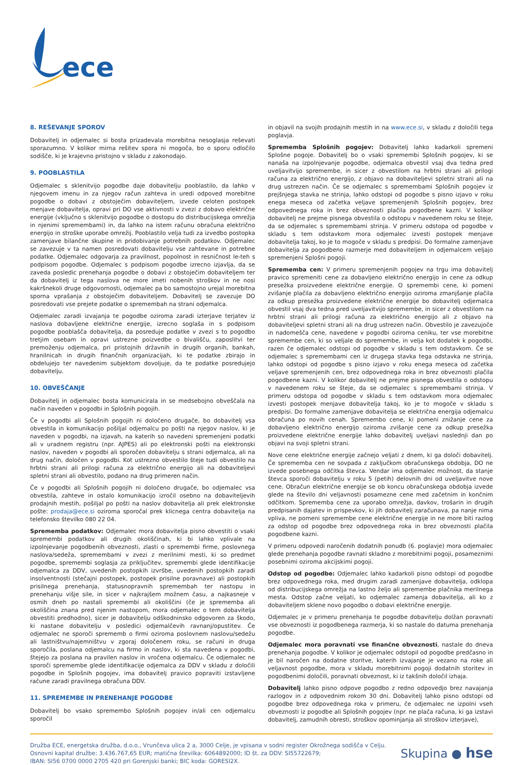ece
8. REŠEVANJE SPOROV
Dobavitelj in odjemalec si bosta prizadevala morebitna nesoglasja reševati sporazumno. V kolikor mirna rešitev spora ni mogoča, bo o sporu odločilo sodišče, ki je krajevno pristojno v skladu z zakonodajo.
9. POOBLASTILA
Odjemalec s sklenitvijo pogodbe daje dobavitelju pooblastilo, da lahko v njegovem imenu in za njegov račun zahteva in uredi odpoved morebitne pogodbe o dobavi z obstoječim dobaviteljem, izvede celoten postopek menjave dobavitelja, opravi pri DO vse aktivnosti v zvezi z dobavo električne energije (vključno s sklenitvijo pogodbe o dostopu do distribucijskega omrežja in njenimi spremembami) in, da lahko na istem računu obračuna električno energijo in stroške uporabe omrežij. Pooblastilo velja tudi za izvedbo postopka zamenjave bilančne skupine in pridobivanje potrebnih podatkov. Odjemalec se zavezuje v ta namen posredovati dobavitelju vse zahtevane in potrebne podatke. Odjemalec odgovarja za pravilnost, popolnost in resničnost le-teh s podpisom pogodbe. Odjemalec s podpisom pogodbe izrecno izjavlja, da se zaveda posledic prenehanja pogodbe o dobavi z obstoječim dobaviteljem ter da dobavitelj iz tega naslova ne more imeti nobenih stroškov in ne nosi kakršnekoli druge odgovornosti, odjemalec pa bo samostojno urejal morebitna sporna vprašanja z obstoječim dobaviteljem. Dobavitelj se zavezuje DO posredovati vse prejete podatke o spremembah na strani odjemalca.
Odjemalec zaradi izvajanja te pogodbe oziroma zaradi izterjave terjatev iz naslova dobavljene električne energije, izrecno soglaša in s podpisom pogodbe pooblašča dobavitelja, da posreduje podatke v zvezi s to pogodbo tretjim osebam in opravi ustrezne poizvedbe o bivališču, zaposlitvi ter premoženju odjemalca, pri pristojnih državnih in drugih organih, bankah, hranilnicah in drugih finančnih organizacijah, ki te podatke zbirajo in obdelujejo ter navedenim subjektom dovoljuje, da te podatke posredujejo dobavitelju.
10. OBVEŠČANJE
Dobavitelj in odjemalec bosta komunicirala in se medsebojno obveščala na način naveden v pogodbi in Splošnih pogojih.
Če v pogodbi ali Splošnih pogojih ni določeno drugače, bo dobavitelj vsa obvestila in komunikacijo pošiljal odjemalcu po pošti na njegov naslov, ki je naveden v pogodbi, na izjavah, na katerih so navedeni spremenjeni podatki ali v uradnem registru (npr. AJPES) ali po elektronski pošti na elektronski naslov, naveden v pogodbi ali sporočen dobavitelju s strani odjemalca, ali na drug način, določen v pogodbi. Kot ustrezno obvestilo šteje tudi obvestilo na hrbtni strani ali prilogi računa za električno energijo ali na dobaviteljevi spletni strani ali obvestilo, podano na drug primeren način.
Če v pogodbi ali Splošnih pogojih ni določeno drugače, bo odjemalec vsa obvestila, zahteve in ostalo komunikacijo izročil osebno na dobaviteljevih prodajnih mestih, pošiljal po pošti na naslov dobavitelja ali prek elektronske pošte: prodaja@ece.si oziroma sporočal prek klicnega centra dobavitelja na telefonsko številko 080 22 04.
Sprememba podatkov: Odjemalec mora dobavitelja pisno obvestiti o vsaki spremembi podatkov ali drugih okoliščinah, ki bi lahko vplivale na izpolnjevanje pogodbenih obveznosti, zlasti o spremembi firme, poslovnega naslova/sedeža, spremembami v zvezi z merilnimi mesti, ki so predmet pogodbe, spremembi soglasja za priključitev, spremembi glede identifikacije odjemalca za DDV, uvedenih postopkih izvršbe, uvedenih postopkih zaradi insolventnosti (stečajni postopek, postopek prisilne poravnave) ali postopkih prisilnega prenehanja, statusnopravnih spremembah ter nastopu in prenehanju višje sile, in sicer v najkrajšem možnem času, a najkasneje v osmih dneh po nastali spremembi ali okoliščini (če je sprememba ali okoliščina znana pred njenim nastopom, mora odjemalec o tem dobavitelja obvestiti predhodno), sicer je dobavitelju odškodninsko odgovoren za škodo, ki nastane dobavitelju v posledici odjemalčevih ravnanj/opustitev. Če odjemalec ne sporoči sprememb o firmi oziroma poslovnem naslovu/sedežu ali lastništvu/najemništvu v zgoraj določenem roku, se računi in druga sporočila, poslana odjemalcu na firmo in naslov, ki sta navedena v pogodbi, štejejo za poslana na pravilen naslov in vročena odjemalcu. Če odjemalec ne sporoči spremembe glede identifikacije odjemalca za DDV v skladu z določili pogodbe in Splošnih pogojev, ima dobavitelj pravico popraviti izstavljene račune zaradi pravilnega obračuna DDV.
11. SPREMEMBE IN PRENEHANJE POGODBE
Dobavitelj bo vsako spremembo Splošnih pogojev in/ali cen odjemalcu sporočil
in objavil na svojih prodajnih mestih in na www.ece.si, v skladu z določili tega poglavja.
Sprememba Splošnih pogojev: Dobavitelj lahko kadarkoli spremeni Splošne pogoje. Dobavitelj bo o vsaki spremembi Splošnih pogojev, ki se nanaša na izpolnjevanje pogodbe, odjemalca obvestil vsaj dva tedna pred uveljavitvijo spremembe, in sicer z obvestilom na hrbtni strani ali prilogi računa za električno energijo, z objavo na dobaviteljevi spletni strani ali na drug ustrezen način. Če se odjemalec s spremembami Splošnih pogojev iz prejšnjega stavka ne strinja, lahko odstopi od pogodbe s pisno izjavo v roku enega meseca od začetka veljave spremenjenih Splošnih pogojev, brez odpovednega roka in brez obveznosti plačila pogodbene kazni. V kolikor dobavitelj ne prejme pisnega obvestila o odstopu v navedenem roku se šteje, da se odjemalec s spremembami strinja. V primeru odstopa od pogodbe v skladu s tem odstavkom mora odjemalec izvesti postopek menjave dobavitelja takoj, ko je to mogoče v skladu s predpisi. Do formalne zamenjave dobavitelja za pogodbeno razmerje med dobaviteljem in odjemalcem veljajo spremenjeni Splošni pogoji.
Sprememba cen: V primeru spremenjenih pogojev na trgu ima dobavitelj pravico spremeniti cene za dobavljeno električno energijo in cene za odkup presežka proizvedene električne energije. O spremembi cene, ki pomeni zvišanje plačila za dobavljeno električno energijo oziroma zmanjšanje plačila za odkup presežka proizvedene električne energije bo dobavitelj odjemalca obvestil vsaj dva tedna pred uveljavitvijo spremembe, in sicer z obvestilom na hrbtni strani ali prilogi računa za električno energijo ali z objavo na dobaviteljevi spletni strani ali na drug ustrezen način. Obvestilo je zavezujoče in nadomešča cene, navedene v pogodbi oziroma ceniku, ter vse morebitne spremembe cen, ki so veljale do spremembe, in velja kot dodatek k pogodbi, razen če odjemalec odstopi od pogodbe v skladu s tem odstavkom. Če se odjemalec s spremembami cen iz drugega stavka tega odstavka ne strinja, lahko odstopi od pogodbe s pisno izjavo v roku enega meseca od začetka veljave spremenjenih cen, brez odpovednega roka in brez obveznosti plačila pogodbene kazni. V kolikor dobavitelj ne prejme pisnega obvestila o odstopu v navedenem roku se šteje, da se odjemalec s spremembami strinja. V primeru odstopa od pogodbe v skladu s tem odstavkom mora odjemalec izvesti postopek menjave dobavitelja takoj, ko je to mogoče v skladu s predpisi. Do formalne zamenjave dobavitelja se električna energija odjemalcu obračuna po novih cenah. Spremembo cene, ki pomeni znižanje cene za dobavljeno električno energijo oziroma zvišanje cene za odkup presežka proizvedene električne energije lahko dobavitelj uveljavi naslednji dan po objavi na svoji spletni strani.
Nove cene električne energije začnejo veljati z dnem, ki ga določi dobavitelj. Če sprememba cen ne sovpada z zaključkom obračunskega obdobja, DO ne izvede posebnega odčitka števca. Vendar ima odjemalec možnost, da stanje števca sporoči dobavitelju v roku 5 (petih) delovnih dni od uveljavitve nove cene. Obračun električne energije se ob koncu obračunskega obdobja izvede glede na število dni veljavnosti posamezne cene med začetnim in končnim odčitkom. Sprememba cene za uporabo omrežja, davkov, trošarin in drugih predpisanih dajatev in prispevkov, ki jih dobavitelj zaračunava, pa nanje nima vpliva, ne pomeni spremembe cene električne energije in ne more biti razlog za odstop od pogodbe brez odpovednega roka in brez obveznosti plačila pogodbene kazni.
V primeru odpovedi naročenih dodatnih ponudb (6. poglavje) mora odjemalec glede prenehanja pogodbe ravnati skladno z morebitnimi pogoji, posameznimi posebnimi oziroma akcijskimi pogoji.
Odstop od pogodbe: Odjemalec lahko kadarkoli pisno odstopi od pogodbe brez odpovednega roka, med drugim zaradi zamenjave dobavitelja, odklopa od distribucijskega omrežja na lastno željo ali spremembe plačnika merilnega mesta. Odstop začne veljati, ko odjemalec zamenja dobavitelja, ali ko z dobaviteljem sklene novo pogodbo o dobavi električne energije.
Odjemalec je v primeru prenehanja te pogodbe dobavitelju dolžan poravnati vse obveznosti iz pogodbenega razmerja, ki so nastale do datuma prenehanja pogodbe.
Odjemalec mora poravnati vse finančne obveznosti, nastale do dneva prenehanja pogodbe. V kolikor je odjemalec odstopil od pogodbe predčasno in je bil naročen na dodatne storitve, katerih izvajanje je vezano na roke ali veljavnost pogodbe, mora v skladu morebitnimi pogoji dodatnih storitev in pogodbenimi določili, poravnati obveznost, ki iz takšnih določil izhaja.
Dobavitelj lahko pisno odpove pogodbo z redno odpovedjo brez navajanja razlogov in z odpovednim rokom 30 dni. Dobavitelj lahko pisno odstopi od pogodbe brez odpovednega roka v primeru, če odjemalec ne izpolni vseh obveznosti iz pogodbe ali Splošnih pogojev (npr. ne plača računa, ki ga izstavi dobavitelj, zamudnih obresti, stroškov opominjanja ali stroškov izterjave),
Družba ECE, energetska družba, d.o.o., Vrunčeva ulica 2 a, 3000 Celje, je vpisana v sodni register Okrožnega sodišča v Celju.
Osnovni kapital družbe: 3.436.767,65 EUR; matična številka: 6064892000; ID št. za DDV: SI55722679;
IBAN: SI56 0700 0000 2705 420 pri Gorenjski banki; BIC koda: GORESI2X.
Skupina ● hse